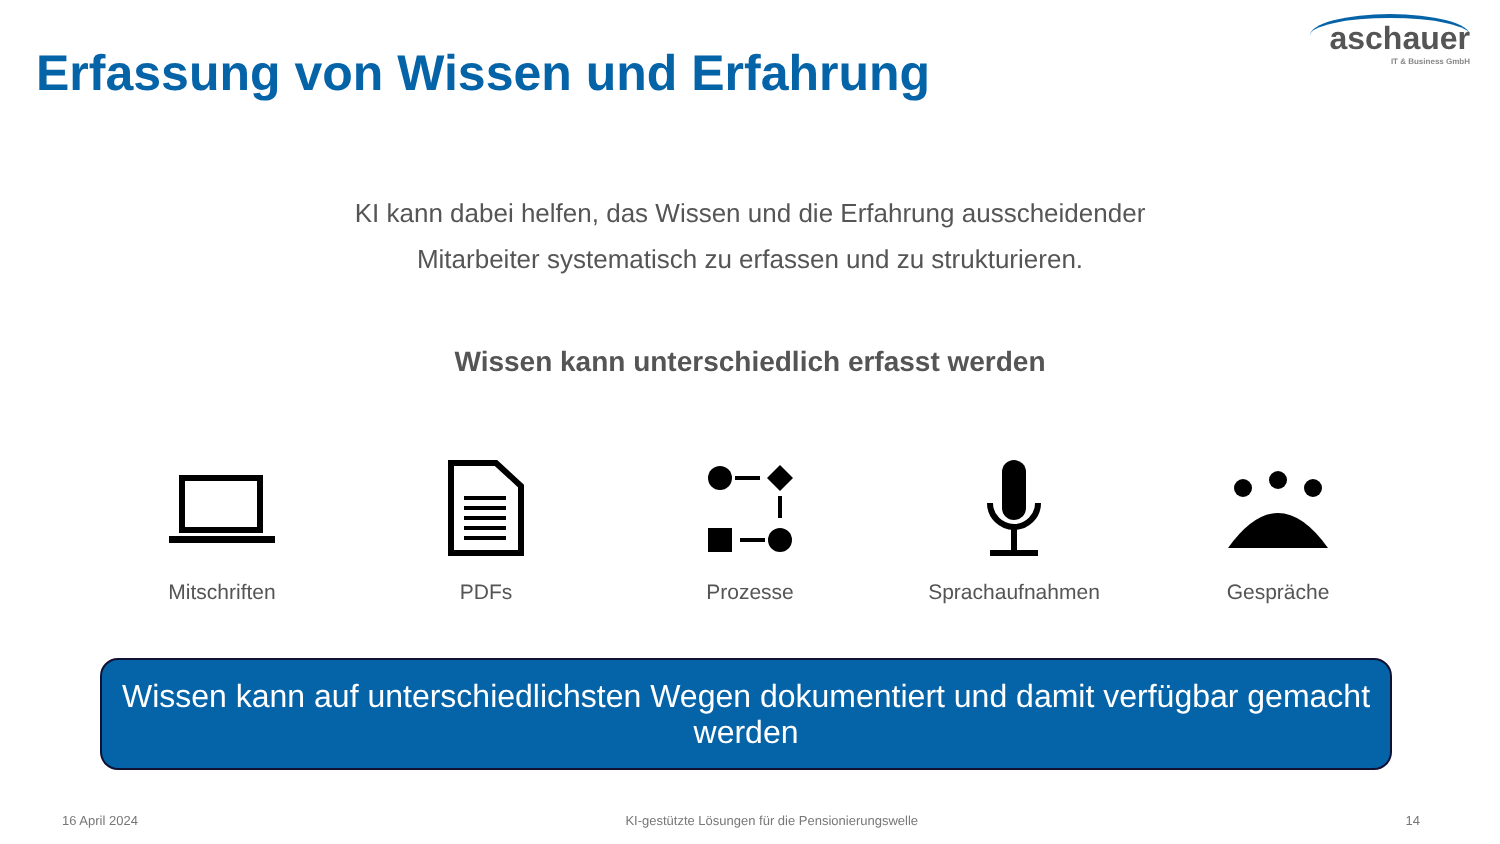Erfassung von Wissen und Erfahrung
aschauer
IT & Business GmbH
KI kann dabei helfen, das Wissen und die Erfahrung ausscheidender
Mitarbeiter systematisch zu erfassen und zu strukturieren.
Wissen kann unterschiedlich erfasst werden
Mitschriften PDFs Prozesse Sprachaufnahmen Gespräche
Wissen kann auf unterschiedlichsten Wegen dokumentiert und damit verfügbar gemacht werden
16 April 2024 KI-gestützte Lösungen für die Pensionierungswelle 14